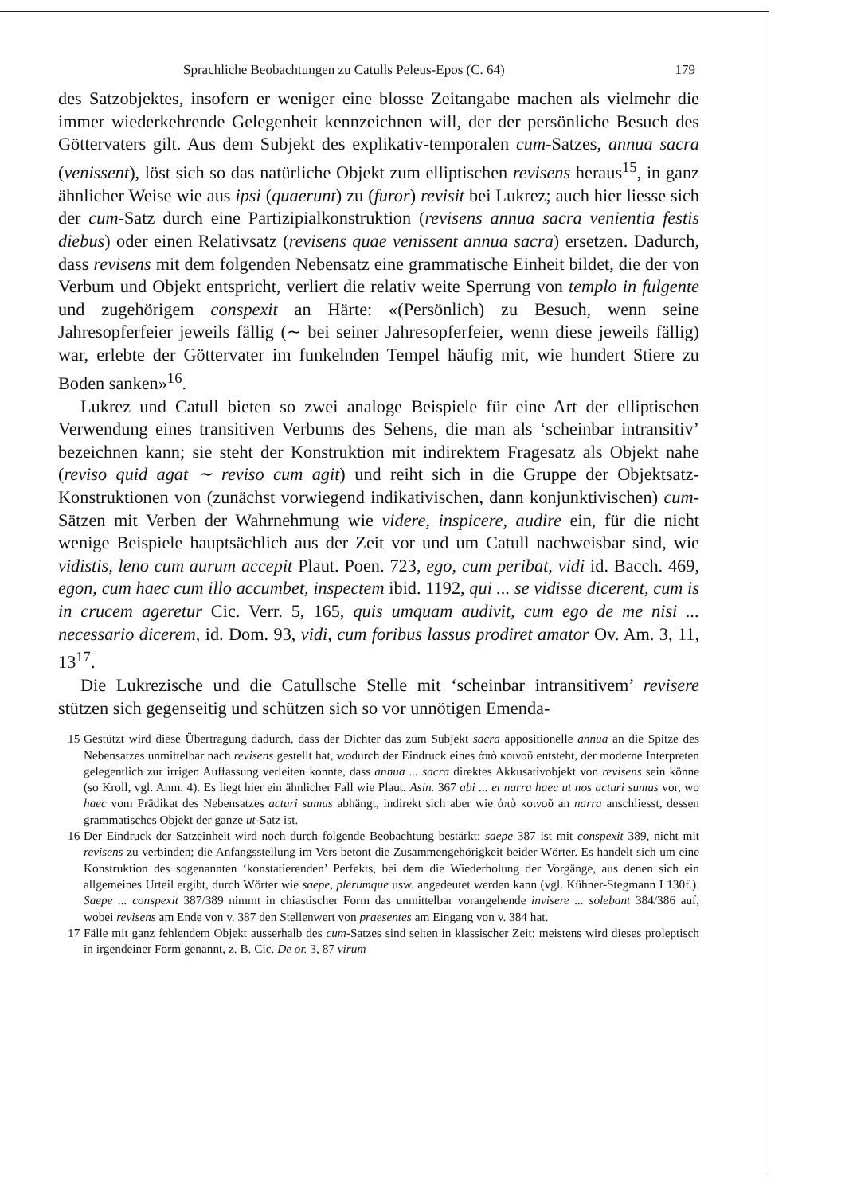Sprachliche Beobachtungen zu Catulls Peleus-Epos (C. 64) 179
des Satzobjektes, insofern er weniger eine blosse Zeitangabe machen als vielmehr die immer wiederkehrende Gelegenheit kennzeichnen will, der der persönliche Besuch des Göttervaters gilt. Aus dem Subjekt des explikativ-temporalen cum-Satzes, annua sacra (venissent), löst sich so das natürliche Objekt zum elliptischen revisens heraus<sup>15</sup>, in ganz ähnlicher Weise wie aus ipsi (quaerunt) zu (furor) revisit bei Lukrez; auch hier liesse sich der cum-Satz durch eine Partizipialkonstruktion (revisens annua sacra venientia festis diebus) oder einen Relativsatz (revisens quae venissent annua sacra) ersetzen. Dadurch, dass revisens mit dem folgenden Nebensatz eine grammatische Einheit bildet, die der von Verbum und Objekt entspricht, verliert die relativ weite Sperrung von templo in fulgente und zugehörigem conspexit an Härte: «(Persönlich) zu Besuch, wenn seine Jahresopferfeier jeweils fällig (∼ bei seiner Jahresopferfeier, wenn diese jeweils fällig) war, erlebte der Göttervater im funkelnden Tempel häufig mit, wie hundert Stiere zu Boden sanken»<sup>16</sup>.
Lukrez und Catull bieten so zwei analoge Beispiele für eine Art der elliptischen Verwendung eines transitiven Verbums des Sehens, die man als ‘scheinbar intransitiv’ bezeichnen kann; sie steht der Konstruktion mit indirektem Fragesatz als Objekt nahe (reviso quid agat ∼ reviso cum agit) und reiht sich in die Gruppe der Objektsatz-Konstruktionen von (zunächst vorwiegend indikativischen, dann konjunktivischen) cum-Sätzen mit Verben der Wahrnehmung wie videre, inspicere, audire ein, für die nicht wenige Beispiele hauptsächlich aus der Zeit vor und um Catull nachweisbar sind, wie vidistis, leno cum aurum accepit Plaut. Poen. 723, ego, cum peribat, vidi id. Bacch. 469, egon, cum haec cum illo accumbet, inspectem ibid. 1192, qui ... se vidisse dicerent, cum is in crucem ageretur Cic. Verr. 5, 165, quis umquam audivit, cum ego de me nisi ... necessario dicerem, id. Dom. 93, vidi, cum foribus lassus prodiret amator Ov. Am. 3, 11, 13<sup>17</sup>.
Die Lukrezische und die Catullsche Stelle mit ‘scheinbar intransitivem’ revisere stützen sich gegenseitig und schützen sich so vor unnötigen Emenda-
15 Gestützt wird diese Übertragung dadurch, dass der Dichter das zum Subjekt sacra appositionelle annua an die Spitze des Nebensatzes unmittelbar nach revisens gestellt hat, wodurch der Eindruck eines ἀπὸ κοινοῦ entsteht, der moderne Interpreten gelegentlich zur irrigen Auffassung verleiten konnte, dass annua ... sacra direktes Akkusativobjekt von revisens sein könne (so Kroll, vgl. Anm. 4). Es liegt hier ein ähnlicher Fall wie Plaut. Asin. 367 abi ... et narra haec ut nos acturi sumus vor, wo haec vom Prädikat des Nebensatzes acturi sumus abhängt, indirekt sich aber wie ἀπὸ κοινοῦ an narra anschliesst, dessen grammatisches Objekt der ganze ut-Satz ist.
16 Der Eindruck der Satzeinheit wird noch durch folgende Beobachtung bestärkt: saepe 387 ist mit conspexit 389, nicht mit revisens zu verbinden; die Anfangsstellung im Vers betont die Zusammengehörigkeit beider Wörter. Es handelt sich um eine Konstruktion des sogenannten ‘konstatierenden’ Perfekts, bei dem die Wiederholung der Vorgänge, aus denen sich ein allgemeines Urteil ergibt, durch Wörter wie saepe, plerumque usw. angedeutet werden kann (vgl. Kühner-Stegmann I 130f.). Saepe ... conspexit 387/389 nimmt in chiastischer Form das unmittelbar vorangehende invisere ... solebant 384/386 auf, wobei revisens am Ende von v. 387 den Stellenwert von praesentes am Eingang von v. 384 hat.
17 Fälle mit ganz fehlendem Objekt ausserhalb des cum-Satzes sind selten in klassischer Zeit; meistens wird dieses proleptisch in irgendeiner Form genannt, z. B. Cic. De or. 3, 87 virum